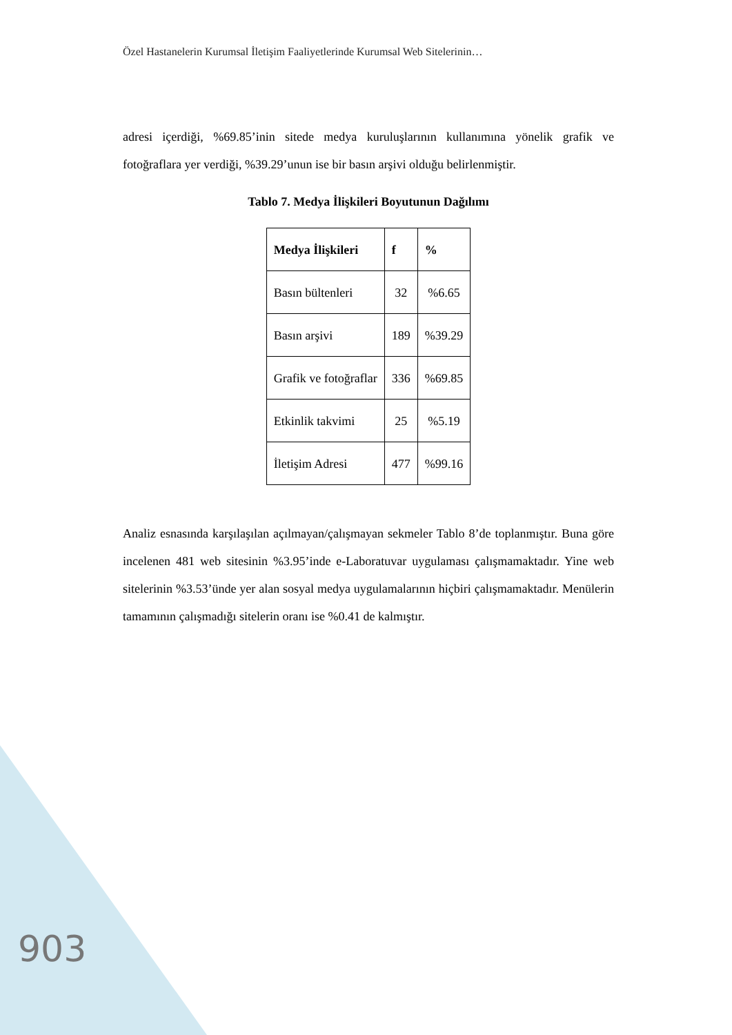Özel Hastanelerin Kurumsal İletişim Faaliyetlerinde Kurumsal Web Sitelerinin…
adresi içerdiği, %69.85’inin sitede medya kuruluşlarının kullanımına yönelik grafik ve fotoğraflara yer verdiği, %39.29’unun ise bir basın arşivi olduğu belirlenmiştir.
Tablo 7. Medya İlişkileri Boyutunun Dağılımı
| Medya İlişkileri | f | % |
| --- | --- | --- |
| Basın bültenleri | 32 | %6.65 |
| Basın arşivi | 189 | %39.29 |
| Grafik ve fotoğraflar | 336 | %69.85 |
| Etkinlik takvimi | 25 | %5.19 |
| İletişim Adresi | 477 | %99.16 |
Analiz esnasında karşılaşılan açılmayan/çalışmayan sekmeler Tablo 8’de toplanmıştır. Buna göre incelenen 481 web sitesinin %3.95’inde e-Laboratuvar uygulaması çalışmamaktadır. Yine web sitelerinin %3.53’ünde yer alan sosyal medya uygulamalarının hiçbiri çalışmamaktadır. Menülerin tamamının çalışmadığı sitelerin oranı ise %0.41 de kalmıştır.
903